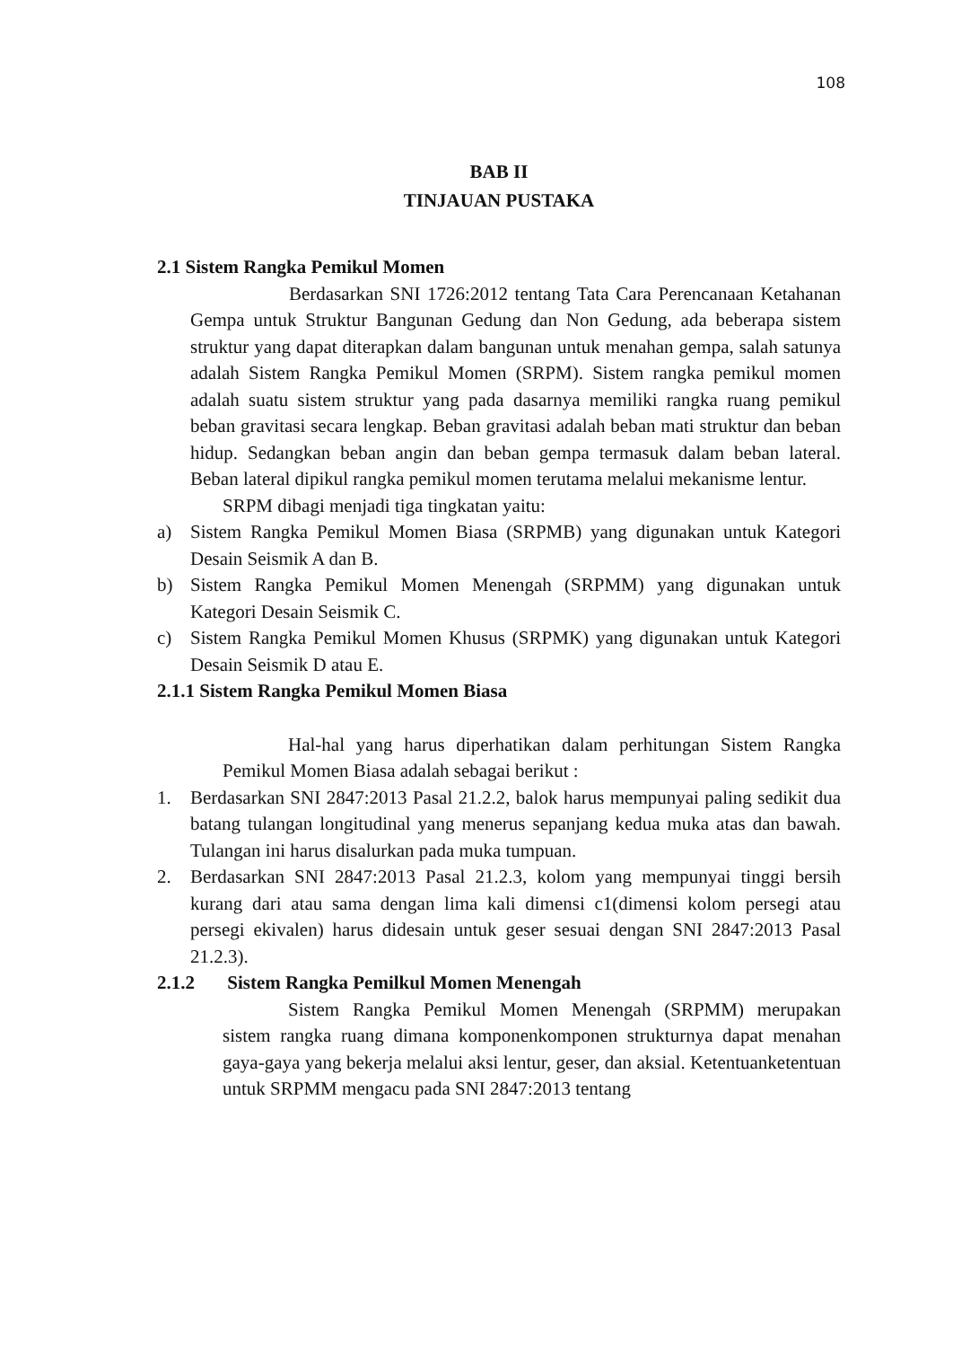108
BAB II
TINJAUAN PUSTAKA
2.1 Sistem Rangka Pemikul Momen
Berdasarkan SNI 1726:2012 tentang Tata Cara Perencanaan Ketahanan Gempa untuk Struktur Bangunan Gedung dan Non Gedung, ada beberapa sistem struktur yang dapat diterapkan dalam bangunan untuk menahan gempa, salah satunya adalah Sistem Rangka Pemikul Momen (SRPM). Sistem rangka pemikul momen adalah suatu sistem struktur yang pada dasarnya memiliki rangka ruang pemikul beban gravitasi secara lengkap. Beban gravitasi adalah beban mati struktur dan beban hidup. Sedangkan beban angin dan beban gempa termasuk dalam beban lateral. Beban lateral dipikul rangka pemikul momen terutama melalui mekanisme lentur.
SRPM dibagi menjadi tiga tingkatan yaitu:
a) Sistem Rangka Pemikul Momen Biasa (SRPMB) yang digunakan untuk Kategori Desain Seismik A dan B.
b) Sistem Rangka Pemikul Momen Menengah (SRPMM) yang digunakan untuk Kategori Desain Seismik C.
c) Sistem Rangka Pemikul Momen Khusus (SRPMK) yang digunakan untuk Kategori Desain Seismik D atau E.
2.1.1 Sistem Rangka Pemikul Momen Biasa
Hal-hal yang harus diperhatikan dalam perhitungan Sistem Rangka Pemikul Momen Biasa adalah sebagai berikut :
1. Berdasarkan SNI 2847:2013 Pasal 21.2.2, balok harus mempunyai paling sedikit dua batang tulangan longitudinal yang menerus sepanjang kedua muka atas dan bawah. Tulangan ini harus disalurkan pada muka tumpuan.
2. Berdasarkan SNI 2847:2013 Pasal 21.2.3, kolom yang mempunyai tinggi bersih kurang dari atau sama dengan lima kali dimensi c1(dimensi kolom persegi atau persegi ekivalen) harus didesain untuk geser sesuai dengan SNI 2847:2013 Pasal 21.2.3).
2.1.2 Sistem Rangka Pemilkul Momen Menengah
Sistem Rangka Pemikul Momen Menengah (SRPMM) merupakan sistem rangka ruang dimana komponenkomponen strukturnya dapat menahan gaya-gaya yang bekerja melalui aksi lentur, geser, dan aksial. Ketentuanketentuan untuk SRPMM mengacu pada SNI 2847:2013 tentang